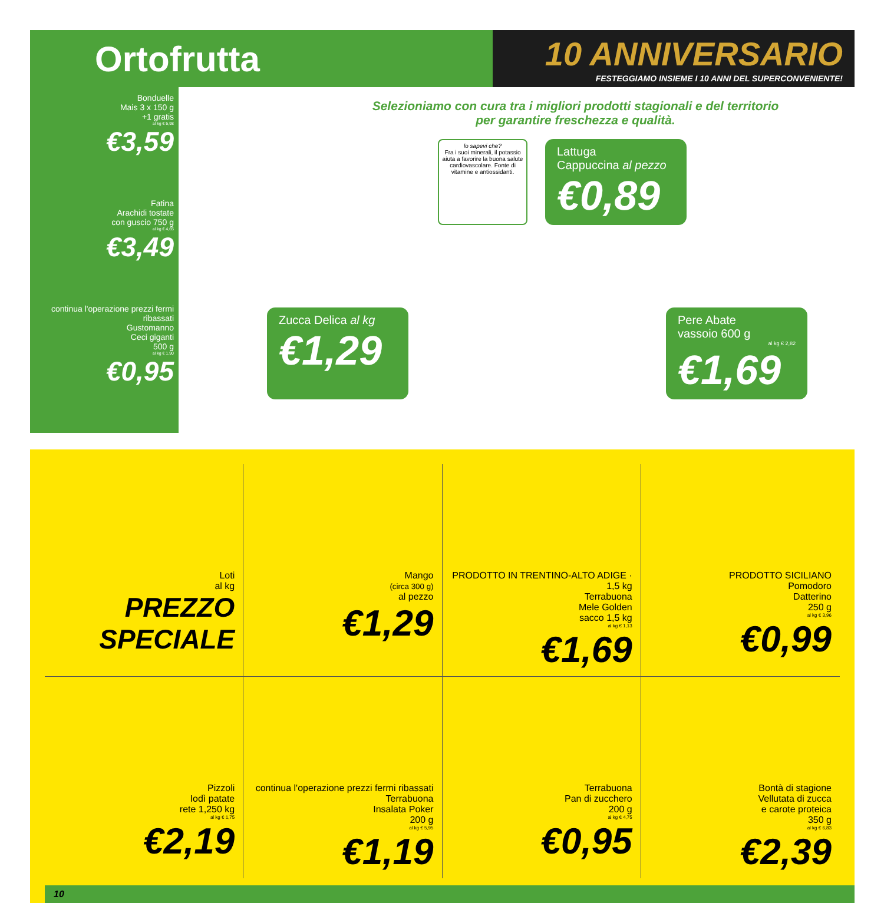Ortofrutta
10 ANNIVERSARIO
FESTEGGIAMO INSIEME I 10 ANNI DEL SUPERCONVENIENTE!
Bonduelle
Mais 3 x 150 g
+1 gratis
al kg € 5,98
€3,59
Fatina
Arachidi tostate
con guscio 750 g
al kg € 4,65
€3,49
continua l'operazione prezzi fermi ribassati
Gustomanno
Ceci giganti
500 g
al kg € 1,90
€0,95
Selezioniamo con cura tra i migliori prodotti stagionali e del territorio
per garantire freschezza e qualità.
lo sapevi che?
Fra i suoi minerali, il potassio aiuta a favorire la buona salute cardiovascolare. Fonte di vitamine e antiossidanti.
Lattuga
Cappuccina al pezzo
€0,89
Zucca Delica al kg
€1,29
Pere Abate
vassoio 600 g
al kg € 2,82
€1,69
Loti
al kg
PREZZO SPECIALE
Mango
(circa 300 g)
al pezzo
€1,29
PRODOTTO IN TRENTINO-ALTO ADIGE · 1,5 kg
Terrabuona
Mele Golden
sacco 1,5 kg
al kg € 1,13
€1,69
PRODOTTO SICILIANO
Pomodoro
Datterino
250 g
al kg € 3,96
€0,99
Pizzoli
Iodì patate
rete 1,250 kg
al kg € 1,75
€2,19
continua l'operazione prezzi fermi ribassati
Terrabuona
Insalata Poker
200 g
al kg € 5,95
€1,19
Terrabuona
Pan di zucchero
200 g
al kg € 4,75
€0,95
Bontà di stagione
Vellutata di zucca
e carote proteica
350 g
al kg € 6,83
€2,39
10